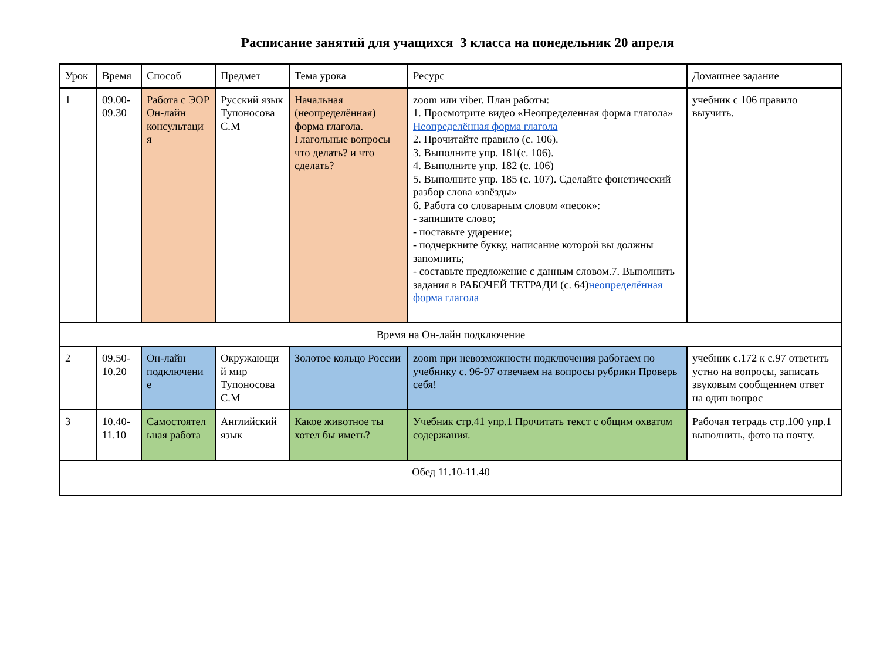Расписание занятий для учащихся 3 класса на понедельник 20 апреля
| Урок | Время | Способ | Предмет | Тема урока | Ресурс | Домашнее задание |
| 1 | 09.00- 09.30 | Работа с ЭОР Он-лайн консультаци я | Русский язык Тупоносова С.М | Начальная (неопределённая) форма глагола. Глагольные вопросы что делать? и что сделать? | zoom или viber. План работы: 1. Просмотрите видео «Неопределенная форма глагола» Неопределённая форма глагола 2. Прочитайте правило (с. 106). 3. Выполните упр. 181(с. 106). 4. Выполните упр. 182 (с. 106) 5. Выполните упр. 185 (с. 107). Сделайте фонетический разбор слова «звёзды» 6. Работа со словарным словом «песок»: - запишите слово; - поставьте ударение; - подчеркните букву, написание которой вы должны запомнить; - составьте предложение с данным словом.7. Выполнить задания в РАБОЧЕЙ ТЕТРАДИ (с. 64) неопределённая форма глагола | учебник с 106 правило выучить. |
| Время на Он-лайн подключение | | | | | | |
| 2 | 09.50- 10.20 | Он-лайн подключени е | Окружающи й мир Тупоносова С.М | Золотое кольцо России | zoom при невозможности подключения работаем по учебнику с. 96-97 отвечаем на вопросы рубрики Проверь себя! | учебник с.172 к с.97 ответить устно на вопросы, записать звуковым сообщением ответ на один вопрос |
| 3 | 10.40- 11.10 | Самостоятел ьная работа | Английский язык | Какое животное ты хотел бы иметь? | Учебник стр.41 упр.1 Прочитать текст с общим охватом содержания. | Рабочая тетрадь стр.100 упр.1 выполнить, фото на почту. |
| Обед 11.10-11.40 | | | | | | |